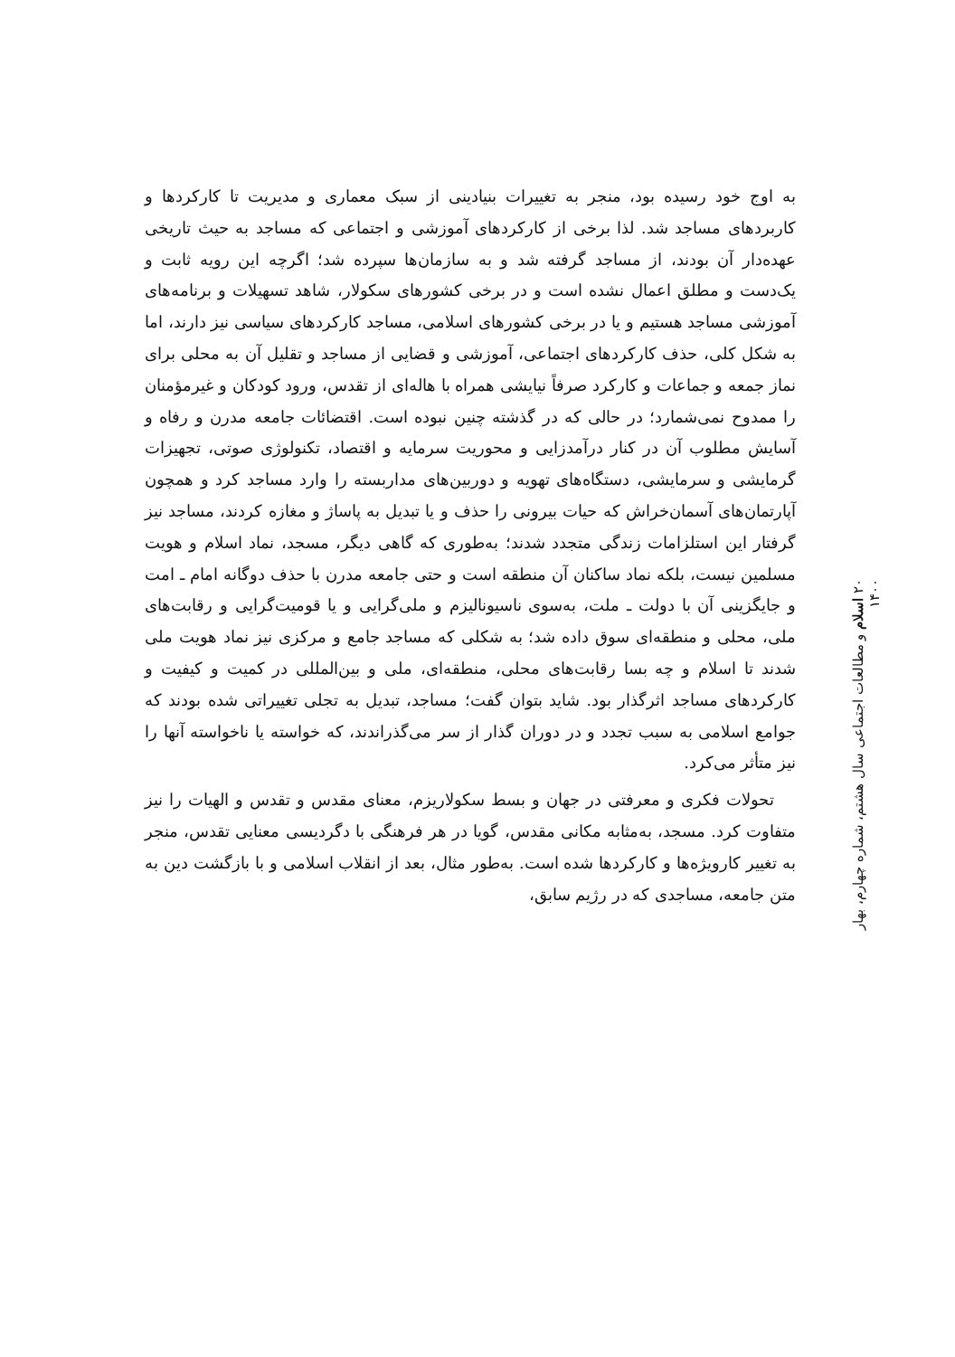به اوج خود رسیده بود، منجر به تغییرات بنیادینی از سبک معماری و مدیریت تا کارکردها و کاربردهای مساجد شد. لذا برخی از کارکردهای آموزشی و اجتماعی که مساجد به حیث تاریخی عهده‌دار آن بودند، از مساجد گرفته شد و به سازمان‌ها سپرده شد؛ اگرچه این رویه ثابت و یک‌دست و مطلق اعمال نشده است و در برخی کشورهای سکولار، شاهد تسهیلات و برنامه‌های آموزشی مساجد هستیم و یا در برخی کشورهای اسلامی، مساجد کارکردهای سیاسی نیز دارند، اما به شکل کلی، حذف کارکردهای اجتماعی، آموزشی و قضایی از مساجد و تقلیل آن به محلی برای نماز جمعه و جماعات و کارکرد صرفاً نیایشی همراه با هاله‌ای از تقدس، ورود کودکان و غیرمؤمنان را ممدوح نمی‌شمارد؛ در حالی که در گذشته چنین نبوده است. اقتضائات جامعه مدرن و رفاه و آسایش مطلوب آن در کنار درآمدزایی و محوریت سرمایه و اقتصاد، تکنولوژی صوتی، تجهیزات گرمایشی و سرمایشی، دستگاه‌های تهویه و دوربین‌های مداربسته را وارد مساجد کرد و همچون آپارتمان‌های آسمان‌خراش که حیات بیرونی را حذف و یا تبدیل به پاساژ و مغازه کردند، مساجد نیز گرفتار این استلزامات زندگی متجدد شدند؛ به‌طوری که گاهی دیگر، مسجد، نماد اسلام و هویت مسلمین نیست، بلکه نماد ساکنان آن منطقه است و حتی جامعه مدرن با حذف دوگانه امام ـ امت و جایگزینی آن با دولت ـ ملت، به‌سوی ناسیونالیزم و ملی‌گرایی و یا قومیت‌گرایی و رقابت‌های ملی، محلی و منطقه‌ای سوق داده شد؛ به شکلی که مساجد جامع و مرکزی نیز نماد هویت ملی شدند تا اسلام و چه بسا رقابت‌های محلی، منطقه‌ای، ملی و بین‌المللی در کمیت و کیفیت و کارکردهای مساجد اثرگذار بود. شاید بتوان گفت؛ مساجد، تبدیل به تجلی تغییراتی شده بودند که جوامع اسلامی به سبب تجدد و در دوران گذار از سر می‌گذراندند، که خواسته یا ناخواسته آنها را نیز متأثر می‌کرد.
تحولات فکری و معرفتی در جهان و بسط سکولاریزم، معنای مقدس و تقدس و الهیات را نیز متفاوت کرد. مسجد، به‌مثابه مکانی مقدس، گویا در هر فرهنگی با دگردیسی معنایی تقدس، منجر به تغییر کارویژه‌ها و کارکردها شده است. به‌طور مثال، بعد از انقلاب اسلامی و با بازگشت دین به متن جامعه، مساجدی که در رژیم سابق،
۲۰ اسلام و مطالعات اجتماعی سال هشتم، شماره چهارم، بهار ۱۴۰۰